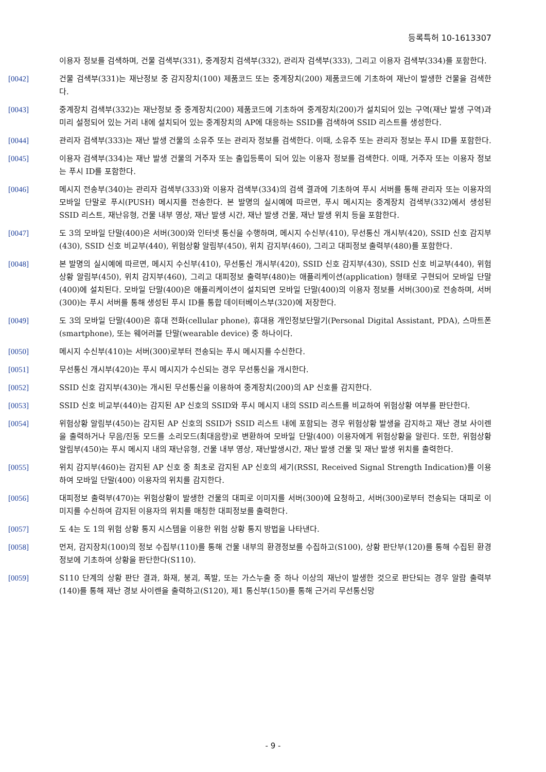등록특허 10-1613307
이용자 정보를 검색하며, 건물 검색부(331), 중계장치 검색부(332), 관리자 검색부(333), 그리고 이용자 검색부(334)를 포함한다.
[0042] 건물 검색부(331)는 재난정보 중 감지장치(100) 제품코드 또는 중계장치(200) 제품코드에 기초하여 재난이 발생한 건물을 검색한다.
[0043] 중계장치 검색부(332)는 재난정보 중 중계장치(200) 제품코드에 기초하여 중계장치(200)가 설치되어 있는 구역(재난 발생 구역)과 미리 설정되어 있는 거리 내에 설치되어 있는 중계장치의 AP에 대응하는 SSID를 검색하여 SSID 리스트를 생성한다.
[0044] 관리자 검색부(333)는 재난 발생 건물의 소유주 또는 관리자 정보를 검색한다. 이때, 소유주 또는 관리자 정보는 푸시 ID를 포함한다.
[0045] 이용자 검색부(334)는 재난 발생 건물의 거주자 또는 출입등록이 되어 있는 이용자 정보를 검색한다. 이때, 거주자 또는 이용자 정보는 푸시 ID를 포함한다.
[0046] 메시지 전송부(340)는 관리자 검색부(333)와 이용자 검색부(334)의 검색 결과에 기초하여 푸시 서버를 통해 관리자 또는 이용자의 모바일 단말로 푸시(PUSH) 메시지를 전송한다. 본 발명의 실시예에 따르면, 푸시 메시지는 중계장치 검색부(332)에서 생성된 SSID 리스트, 재난유형, 건물 내부 영상, 재난 발생 시간, 재난 발생 건물, 재난 발생 위치 등을 포함한다.
[0047] 도 3의 모바일 단말(400)은 서버(300)와 인터넷 통신을 수행하며, 메시지 수신부(410), 무선통신 개시부(420), SSID 신호 감지부(430), SSID 신호 비교부(440), 위험상황 알림부(450), 위치 감지부(460), 그리고 대피정보 출력부(480)를 포함한다.
[0048] 본 발명의 실시예에 따르면, 메시지 수신부(410), 무선통신 개시부(420), SSID 신호 감지부(430), SSID 신호 비교부(440), 위험상황 알림부(450), 위치 감지부(460), 그리고 대피정보 출력부(480)는 애플리케이션(application) 형태로 구현되어 모바일 단말(400)에 설치된다. 모바일 단말(400)은 애플리케이션이 설치되면 모바일 단말(400)의 이용자 정보를 서버(300)로 전송하며, 서버(300)는 푸시 서버를 통해 생성된 푸시 ID를 통합 데이터베이스부(320)에 저장한다.
[0049] 도 3의 모바일 단말(400)은 휴대 전화(cellular phone), 휴대용 개인정보단말기(Personal Digital Assistant, PDA), 스마트폰(smartphone), 또는 웨어러블 단말(wearable device) 중 하나이다.
[0050] 메시지 수신부(410)는 서버(300)로부터 전송되는 푸시 메시지를 수신한다.
[0051] 무선통신 개시부(420)는 푸시 메시지가 수신되는 경우 무선통신을 개시한다.
[0052] SSID 신호 감지부(430)는 개시된 무선통신을 이용하여 중계장치(200)의 AP 신호를 감지한다.
[0053] SSID 신호 비교부(440)는 감지된 AP 신호의 SSID와 푸시 메시지 내의 SSID 리스트를 비교하여 위험상황 여부를 판단한다.
[0054] 위험상황 알림부(450)는 감지된 AP 신호의 SSID가 SSID 리스트 내에 포함되는 경우 위험상황 발생을 감지하고 재난 경보 사이렌을 출력하거나 무음/진동 모드를 소리모드(최대음량)로 변환하여 모바일 단말(400) 이용자에게 위험상황을 알린다. 또한, 위험상황 알림부(450)는 푸시 메시지 내의 재난유형, 건물 내부 영상, 재난발생시간, 재난 발생 건물 및 재난 발생 위치를 출력한다.
[0055] 위치 감지부(460)는 감지된 AP 신호 중 최초로 감지된 AP 신호의 세기(RSSI, Received Signal Strength Indication)를 이용하여 모바일 단말(400) 이용자의 위치를 감지한다.
[0056] 대피정보 출력부(470)는 위험상황이 발생한 건물의 대피로 이미지를 서버(300)에 요청하고, 서버(300)로부터 전송되는 대피로 이미지를 수신하여 감지된 이용자의 위치를 매칭한 대피정보를 출력한다.
[0057] 도 4는 도 1의 위험 상황 통지 시스템을 이용한 위험 상황 통지 방법을 나타낸다.
[0058] 먼저, 감지장치(100)의 정보 수집부(110)를 통해 건물 내부의 환경정보를 수집하고(S100), 상황 판단부(120)를 통해 수집된 환경정보에 기초하여 상황을 판단한다(S110).
[0059] S110 단계의 상황 판단 결과, 화재, 붕괴, 폭발, 또는 가스누출 중 하나 이상의 재난이 발생한 것으로 판단되는 경우 알람 출력부(140)를 통해 재난 경보 사이렌을 출력하고(S120), 제1 통신부(150)를 통해 근거리 무선통신망
- 9 -